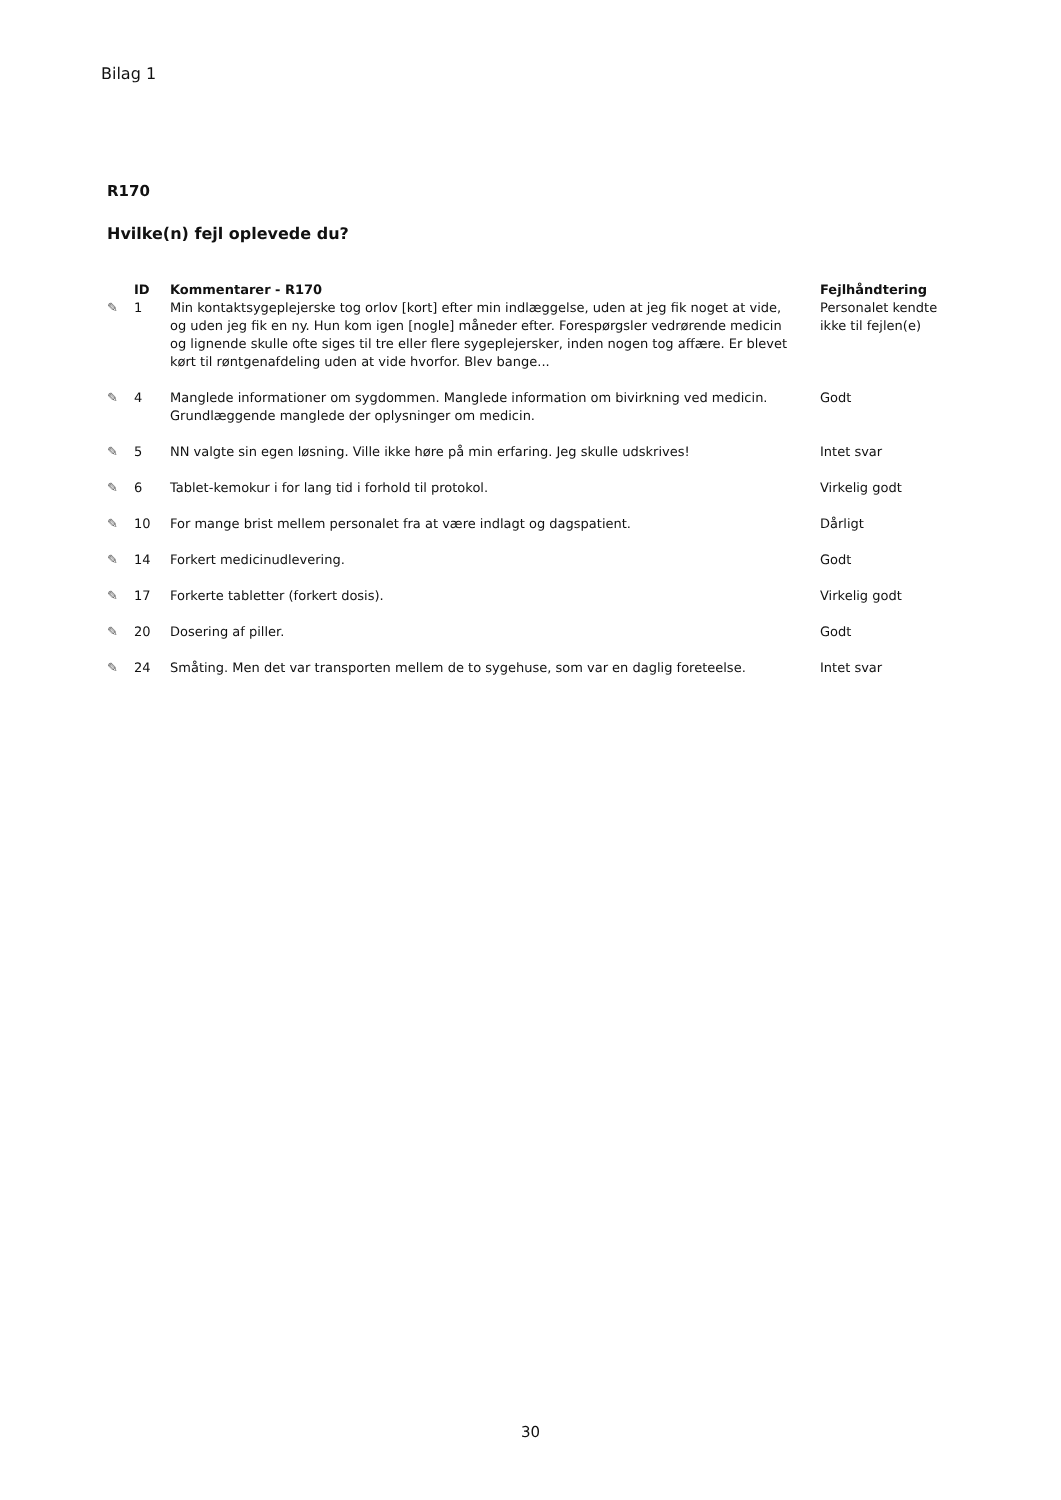Bilag 1
R170
Hvilke(n) fejl oplevede du?
| | ID | Kommentarer - R170 | Fejlhåndtering |
| --- | --- | --- | --- |
| ✎ | 1 | Min kontaktsygeplejerske tog orlov [kort] efter min indlæggelse, uden at jeg fik noget at vide, og uden jeg fik en ny. Hun kom igen [nogle] måneder efter. Forespørgsler vedrørende medicin og lignende skulle ofte siges til tre eller flere sygeplejersker, inden nogen tog affære. Er blevet kørt til røntgenafdeling uden at vide hvorfor. Blev bange... | Personalet kendte ikke til fejlen(e) |
| ✎ | 4 | Manglede informationer om sygdommen. Manglede information om bivirkning ved medicin. Grundlæggende manglede der oplysninger om medicin. | Godt |
| ✎ | 5 | NN valgte sin egen løsning. Ville ikke høre på min erfaring. Jeg skulle udskrives! | Intet svar |
| ✎ | 6 | Tablet-kemokur i for lang tid i forhold til protokol. | Virkelig godt |
| ✎ | 10 | For mange brist mellem personalet fra at være indlagt og dagspatient. | Dårligt |
| ✎ | 14 | Forkert medicinudlevering. | Godt |
| ✎ | 17 | Forkerte tabletter (forkert dosis). | Virkelig godt |
| ✎ | 20 | Dosering af piller. | Godt |
| ✎ | 24 | Småting. Men det var transporten mellem de to sygehuse, som var en daglig foreteelse. | Intet svar |
30